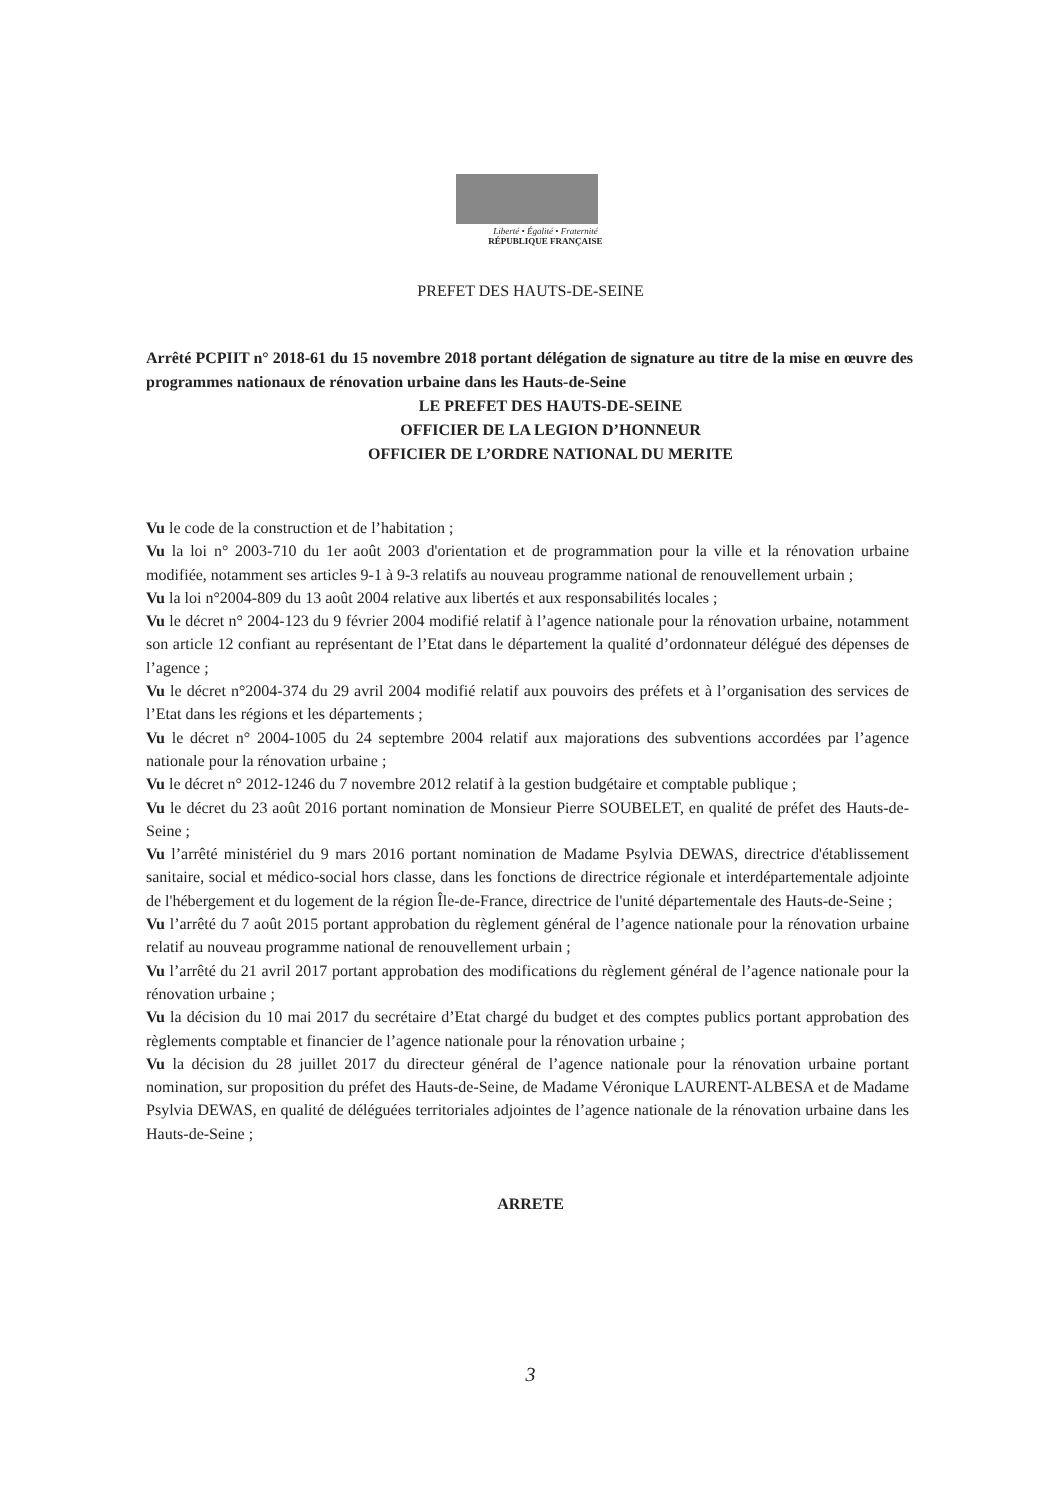Liberté • Égalité • Fraternité
RÉPUBLIQUE FRANÇAISE
PREFET DES HAUTS-DE-SEINE
Arrêté PCPIIT n° 2018-61 du 15 novembre 2018 portant délégation de signature au titre de la mise en œuvre des programmes nationaux de rénovation urbaine dans les Hauts-de-Seine
LE PREFET DES HAUTS-DE-SEINE
OFFICIER DE LA LEGION D’HONNEUR
OFFICIER DE L’ORDRE NATIONAL DU MERITE
Vu le code de la construction et de l’habitation ;
Vu la loi n° 2003-710 du 1er août 2003 d'orientation et de programmation pour la ville et la rénovation urbaine modifiée, notamment ses articles 9-1 à 9-3 relatifs au nouveau programme national de renouvellement urbain ;
Vu la loi n°2004-809 du 13 août 2004 relative aux libertés et aux responsabilités locales ;
Vu le décret n° 2004-123 du 9 février 2004 modifié relatif à l’agence nationale pour la rénovation urbaine, notamment son article 12 confiant au représentant de l’Etat dans le département la qualité d’ordonnateur délégué des dépenses de l’agence ;
Vu le décret n°2004-374 du 29 avril 2004 modifié relatif aux pouvoirs des préfets et à l’organisation des services de l’Etat dans les régions et les départements ;
Vu le décret n° 2004-1005 du 24 septembre 2004 relatif aux majorations des subventions accordées par l’agence nationale pour la rénovation urbaine ;
Vu le décret n° 2012-1246 du 7 novembre 2012 relatif à la gestion budgétaire et comptable publique ;
Vu le décret du 23 août 2016 portant nomination de Monsieur Pierre SOUBELET, en qualité de préfet des Hauts-de-Seine ;
Vu l’arrêté ministériel du 9 mars 2016 portant nomination de Madame Psylvia DEWAS, directrice d'établissement sanitaire, social et médico-social hors classe, dans les fonctions de directrice régionale et interdépartementale adjointe de l'hébergement et du logement de la région Île-de-France, directrice de l'unité départementale des Hauts-de-Seine ;
Vu l’arrêté du 7 août 2015 portant approbation du règlement général de l’agence nationale pour la rénovation urbaine relatif au nouveau programme national de renouvellement urbain ;
Vu l’arrêté du 21 avril 2017 portant approbation des modifications du règlement général de l’agence nationale pour la rénovation urbaine ;
Vu la décision du 10 mai 2017 du secrétaire d’Etat chargé du budget et des comptes publics portant approbation des règlements comptable et financier de l’agence nationale pour la rénovation urbaine ;
Vu la décision du 28 juillet 2017 du directeur général de l’agence nationale pour la rénovation urbaine portant nomination, sur proposition du préfet des Hauts-de-Seine, de Madame Véronique LAURENT-ALBESA et de Madame Psylvia DEWAS, en qualité de déléguées territoriales adjointes de l’agence nationale de la rénovation urbaine dans les Hauts-de-Seine ;
ARRETE
3